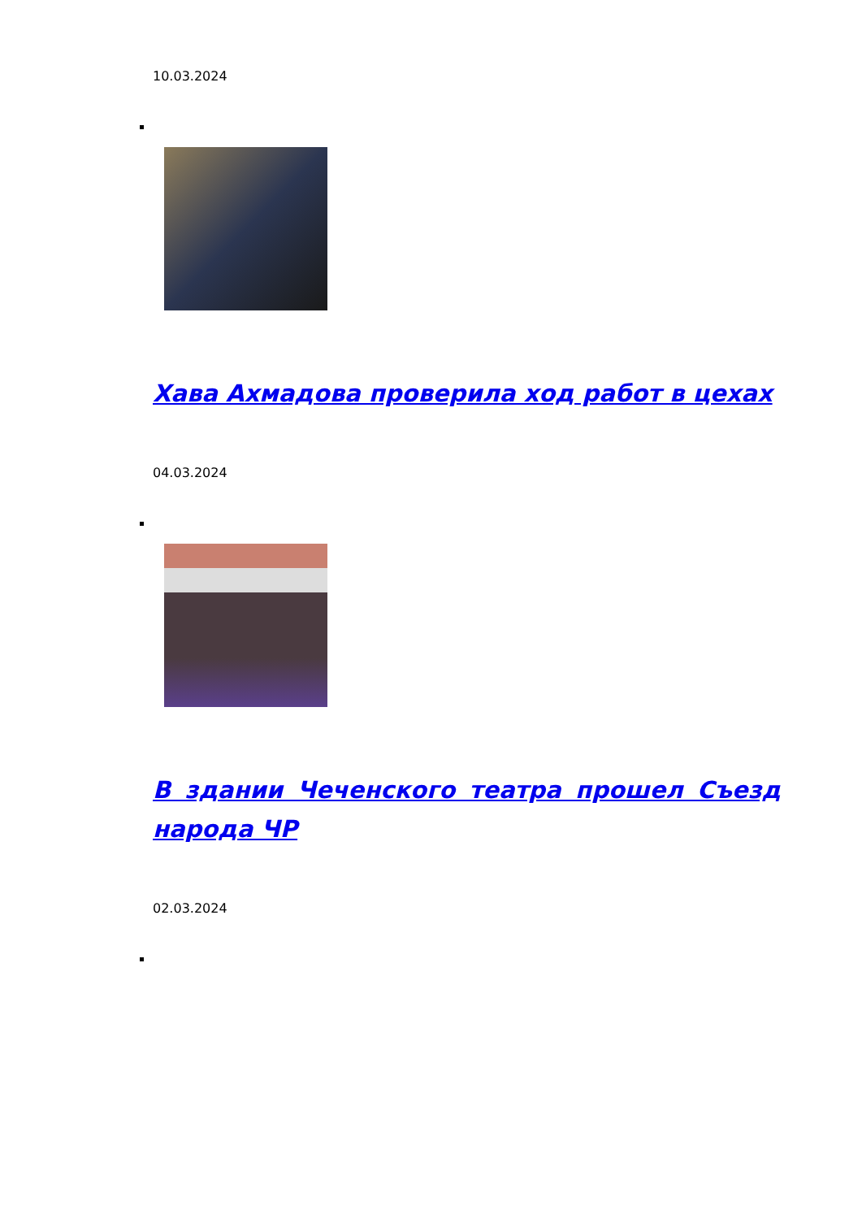10.03.2024
Хава Ахмадова проверила ход работ в цехах
04.03.2024
В здании Чеченского театра прошел Съезд народа ЧР
02.03.2024